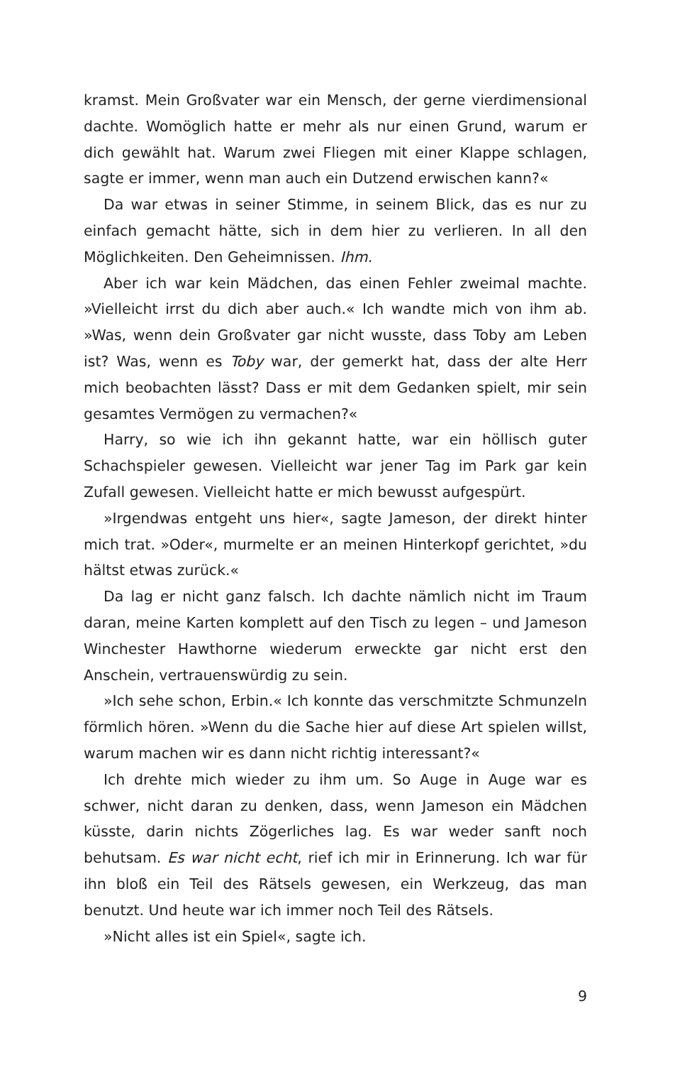kramst. Mein Großvater war ein Mensch, der gerne vierdimensional dachte. Womöglich hatte er mehr als nur einen Grund, warum er dich gewählt hat. Warum zwei Fliegen mit einer Klappe schlagen, sagte er immer, wenn man auch ein Dutzend erwischen kann?«
Da war etwas in seiner Stimme, in seinem Blick, das es nur zu einfach gemacht hätte, sich in dem hier zu verlieren. In all den Möglichkeiten. Den Geheimnissen. Ihm.
Aber ich war kein Mädchen, das einen Fehler zweimal machte. »Vielleicht irrst du dich aber auch.« Ich wandte mich von ihm ab. »Was, wenn dein Großvater gar nicht wusste, dass Toby am Leben ist? Was, wenn es Toby war, der gemerkt hat, dass der alte Herr mich beobachten lässt? Dass er mit dem Gedanken spielt, mir sein gesamtes Vermögen zu vermachen?«
Harry, so wie ich ihn gekannt hatte, war ein höllisch guter Schachspieler gewesen. Vielleicht war jener Tag im Park gar kein Zufall gewesen. Vielleicht hatte er mich bewusst aufgespürt.
»Irgendwas entgeht uns hier«, sagte Jameson, der direkt hinter mich trat. »Oder«, murmelte er an meinen Hinterkopf gerichtet, »du hältst etwas zurück.«
Da lag er nicht ganz falsch. Ich dachte nämlich nicht im Traum daran, meine Karten komplett auf den Tisch zu legen – und Jameson Winchester Hawthorne wiederum erweckte gar nicht erst den Anschein, vertrauenswürdig zu sein.
»Ich sehe schon, Erbin.« Ich konnte das verschmitzte Schmunzeln förmlich hören. »Wenn du die Sache hier auf diese Art spielen willst, warum machen wir es dann nicht richtig interessant?«
Ich drehte mich wieder zu ihm um. So Auge in Auge war es schwer, nicht daran zu denken, dass, wenn Jameson ein Mädchen küsste, darin nichts Zögerliches lag. Es war weder sanft noch behutsam. Es war nicht echt, rief ich mir in Erinnerung. Ich war für ihn bloß ein Teil des Rätsels gewesen, ein Werkzeug, das man benutzt. Und heute war ich immer noch Teil des Rätsels.
»Nicht alles ist ein Spiel«, sagte ich.
9